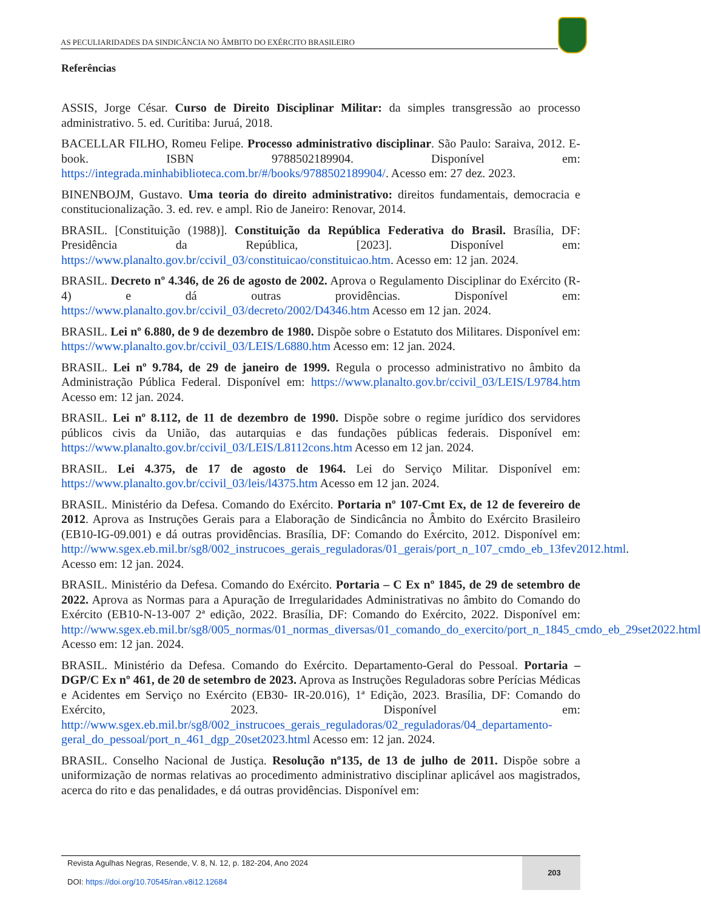AS PECULIARIDADES DA SINDICÂNCIA NO ÂMBITO DO EXÉRCITO BRASILEIRO
Referências
ASSIS, Jorge César. Curso de Direito Disciplinar Militar: da simples transgressão ao processo administrativo. 5. ed. Curitiba: Juruá, 2018.
BACELLAR FILHO, Romeu Felipe. Processo administrativo disciplinar. São Paulo: Saraiva, 2012. E-book. ISBN 9788502189904. Disponível em: https://integrada.minhabiblioteca.com.br/#/books/9788502189904/. Acesso em: 27 dez. 2023.
BINENBOJM, Gustavo. Uma teoria do direito administrativo: direitos fundamentais, democracia e constitucionalização. 3. ed. rev. e ampl. Rio de Janeiro: Renovar, 2014.
BRASIL. [Constituição (1988)]. Constituição da República Federativa do Brasil. Brasília, DF: Presidência da República, [2023]. Disponível em: https://www.planalto.gov.br/ccivil_03/constituicao/constituicao.htm. Acesso em: 12 jan. 2024.
BRASIL. Decreto nº 4.346, de 26 de agosto de 2002. Aprova o Regulamento Disciplinar do Exército (R-4) e dá outras providências. Disponível em: https://www.planalto.gov.br/ccivil_03/decreto/2002/D4346.htm Acesso em 12 jan. 2024.
BRASIL. Lei nº 6.880, de 9 de dezembro de 1980. Dispõe sobre o Estatuto dos Militares. Disponível em: https://www.planalto.gov.br/ccivil_03/LEIS/L6880.htm Acesso em: 12 jan. 2024.
BRASIL. Lei nº 9.784, de 29 de janeiro de 1999. Regula o processo administrativo no âmbito da Administração Pública Federal. Disponível em: https://www.planalto.gov.br/ccivil_03/LEIS/L9784.htm Acesso em: 12 jan. 2024.
BRASIL. Lei nº 8.112, de 11 de dezembro de 1990. Dispõe sobre o regime jurídico dos servidores públicos civis da União, das autarquias e das fundações públicas federais. Disponível em: https://www.planalto.gov.br/ccivil_03/LEIS/L8112cons.htm Acesso em 12 jan. 2024.
BRASIL. Lei 4.375, de 17 de agosto de 1964. Lei do Serviço Militar. Disponível em: https://www.planalto.gov.br/ccivil_03/leis/l4375.htm Acesso em 12 jan. 2024.
BRASIL. Ministério da Defesa. Comando do Exército. Portaria nº 107-Cmt Ex, de 12 de fevereiro de 2012. Aprova as Instruções Gerais para a Elaboração de Sindicância no Âmbito do Exército Brasileiro (EB10-IG-09.001) e dá outras providências. Brasília, DF: Comando do Exército, 2012. Disponível em: http://www.sgex.eb.mil.br/sg8/002_instrucoes_gerais_reguladoras/01_gerais/port_n_107_cmdo_eb_13fev2012.html. Acesso em: 12 jan. 2024.
BRASIL. Ministério da Defesa. Comando do Exército. Portaria – C Ex nº 1845, de 29 de setembro de 2022. Aprova as Normas para a Apuração de Irregularidades Administrativas no âmbito do Comando do Exército (EB10-N-13-007 2ª edição, 2022. Brasília, DF: Comando do Exército, 2022. Disponível em: http://www.sgex.eb.mil.br/sg8/005_normas/01_normas_diversas/01_comando_do_exercito/port_n_1845_cmdo_eb_29set2022.html Acesso em: 12 jan. 2024.
BRASIL. Ministério da Defesa. Comando do Exército. Departamento-Geral do Pessoal. Portaria – DGP/C Ex nº 461, de 20 de setembro de 2023. Aprova as Instruções Reguladoras sobre Perícias Médicas e Acidentes em Serviço no Exército (EB30- IR-20.016), 1ª Edição, 2023. Brasília, DF: Comando do Exército, 2023. Disponível em: http://www.sgex.eb.mil.br/sg8/002_instrucoes_gerais_reguladoras/02_reguladoras/04_departamento-geral_do_pessoal/port_n_461_dgp_20set2023.html Acesso em: 12 jan. 2024.
BRASIL. Conselho Nacional de Justiça. Resolução nº135, de 13 de julho de 2011. Dispõe sobre a uniformização de normas relativas ao procedimento administrativo disciplinar aplicável aos magistrados, acerca do rito e das penalidades, e dá outras providências. Disponível em:
Revista Agulhas Negras, Resende, V. 8, N. 12, p. 182-204, Ano 2024
DOI: https://doi.org/10.70545/ran.v8i12.12684
203